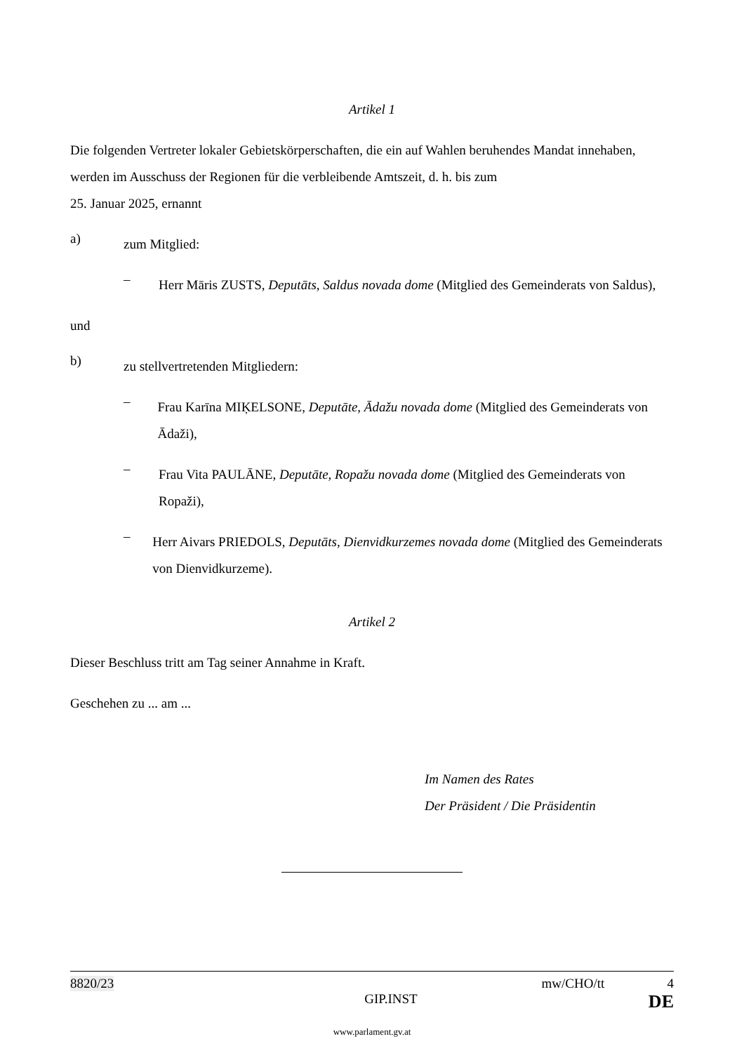Artikel 1
Die folgenden Vertreter lokaler Gebietskörperschaften, die ein auf Wahlen beruhendes Mandat innehaben, werden im Ausschuss der Regionen für die verbleibende Amtszeit, d. h. bis zum
25. Januar 2025, ernannt
a)
zum Mitglied:
–
Herr Māris ZUSTS, Deputāts, Saldus novada dome (Mitglied des Gemeinderats von Saldus),
und
b)
zu stellvertretenden Mitgliedern:
–
Frau Karīna MIĶELSONE, Deputāte, Ādažu novada dome (Mitglied des Gemeinderats von Ādaži),
–
Frau Vita PAULĀNE, Deputāte, Ropažu novada dome (Mitglied des Gemeinderats von Ropaži),
–
Herr Aivars PRIEDOLS, Deputāts, Dienvidkurzemes novada dome (Mitglied des Gemeinderats von Dienvidkurzeme).
Artikel 2
Dieser Beschluss tritt am Tag seiner Annahme in Kraft.
Geschehen zu ... am ...
Im Namen des Rates
Der Präsident / Die Präsidentin
8820/23 mw/CHO/tt 4
GIP.INST DE
www.parlament.gv.at